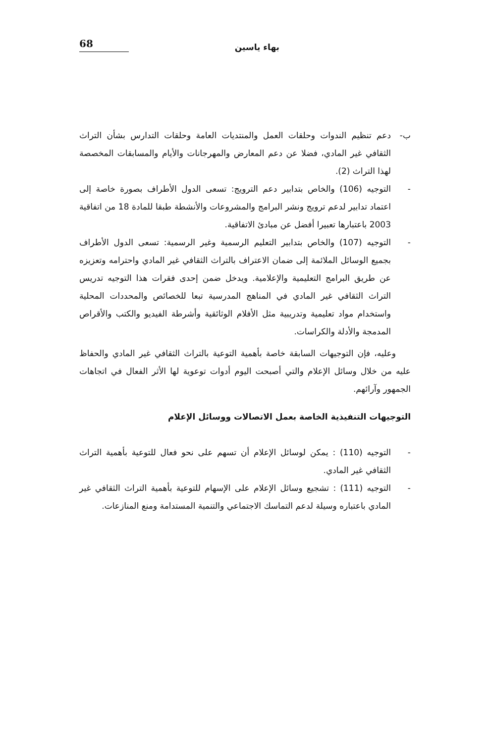بهاء ياسين
68
ب- دعم تنظيم الندوات وحلقات العمل والمنتديات العامة وحلقات التدارس بشأن التراث الثقافي غير المادي، فضلا عن دعم المعارض والمهرجانات والأيام والمسابقات المخصصة لهذا التراث (2).
- التوجيه (106) والخاص بتدابير دعم الترويج: تسعى الدول الأطراف بصورة خاصة إلى اعتماد تدابير لدعم ترويج ونشر البرامج والمشروعات والأنشطة طبقا للمادة 18 من اتفاقية 2003 باعتبارها تعبيرا أفضل عن مبادئ الاتفاقية.
- التوجيه (107) والخاص بتدابير التعليم الرسمية وغير الرسمية: تسعى الدول الأطراف بجميع الوسائل الملائمة إلى ضمان الاعتراف بالتراث الثقافي غير المادي واحترامه وتعزيزه عن طريق البرامج التعليمية والإعلامية. ويدخل ضمن إحدى فقرات هذا التوجيه تدريس التراث الثقافي غير المادي في المناهج المدرسية تبعا للخصائص والمحددات المحلية واستخدام مواد تعليمية وتدريبية مثل الأفلام الوثائقية وأشرطة الفيديو والكتب والأقراص المدمجة والأدلة والكراسات.
وعليه، فإن التوجيهات السابقة خاصة بأهمية التوعية بالتراث الثقافي غير المادي والحفاظ عليه من خلال وسائل الإعلام والتي أصبحت اليوم أدوات توعوية لها الأثر الفعال في اتجاهات الجمهور وآرائهم.
التوجيهات التنفيذية الخاصة بعمل الاتصالات ووسائل الإعلام
- التوجيه (110) : يمكن لوسائل الإعلام أن تسهم على نحو فعال للتوعية بأهمية التراث الثقافي غير المادي.
- التوجيه (111) : تشجيع وسائل الإعلام على الإسهام للتوعية بأهمية التراث الثقافي غير المادي باعتباره وسيلة لدعم التماسك الاجتماعي والتنمية المستدامة ومنع المنازعات.